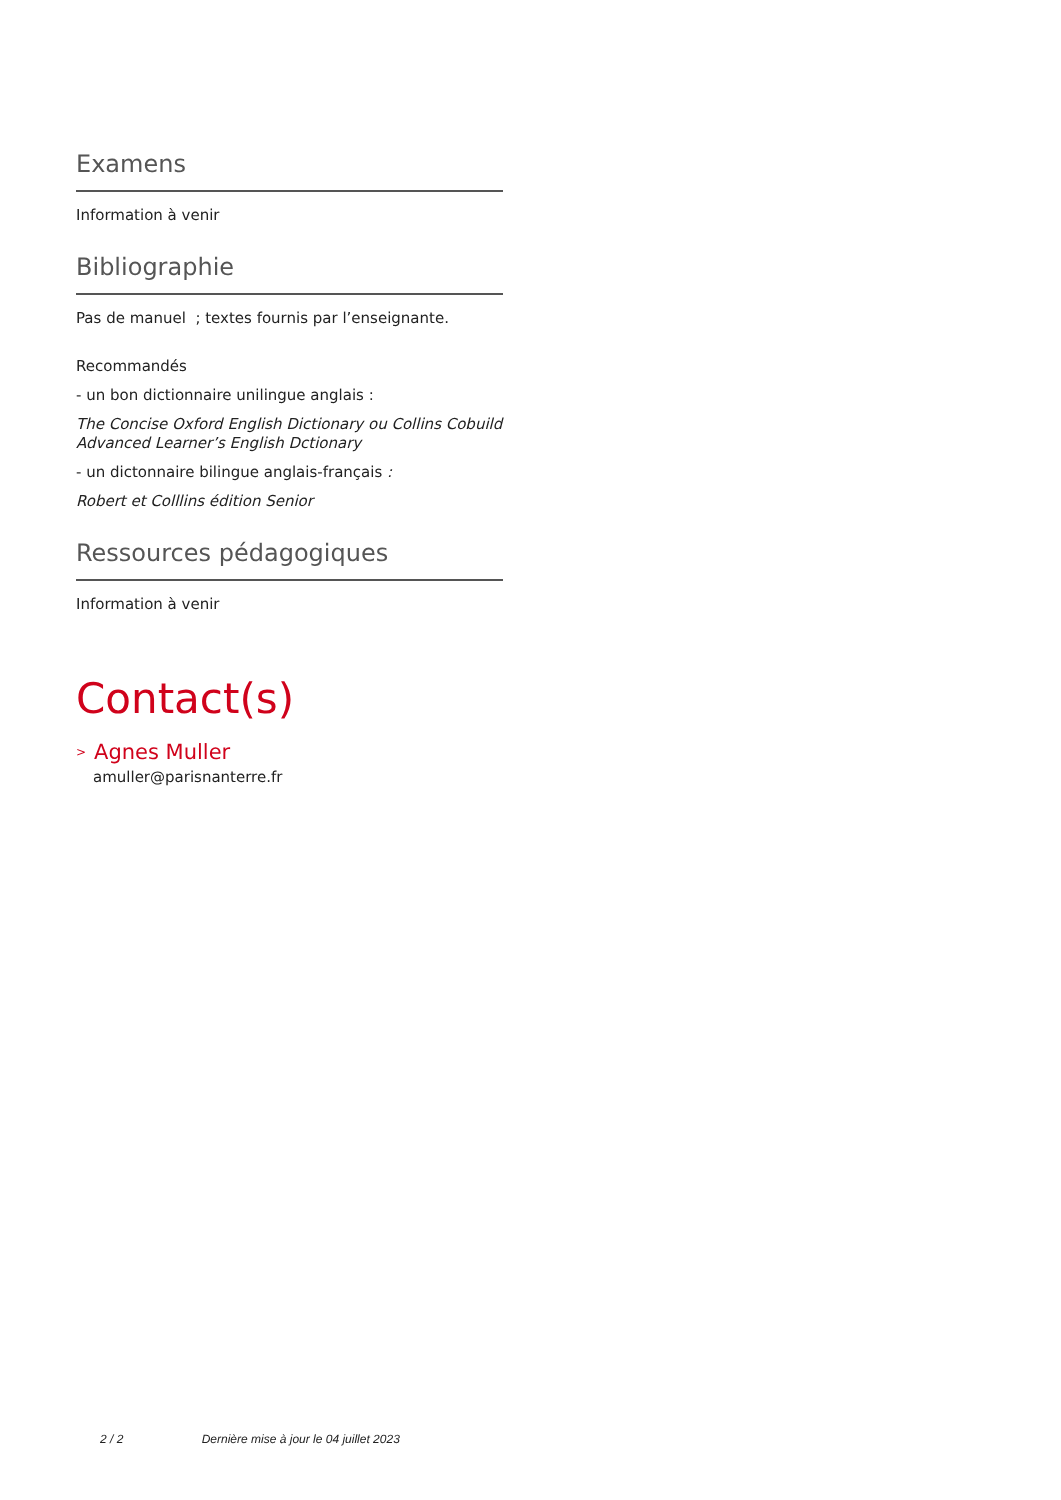Examens
Information à venir
Bibliographie
Pas de manuel ; textes fournis par l’enseignante.
Recommandés
- un bon dictionnaire unilingue anglais :
The Concise Oxford English Dictionary ou Collins Cobuild Advanced Learner’s English Dctionary
- un dictonnaire bilingue anglais-français :
Robert et Colllins édition Senior
Ressources pédagogiques
Information à venir
Contact(s)
> Agnes Muller
amuller@parisnanterre.fr
2 / 2 Dernière mise à jour le 04 juillet 2023